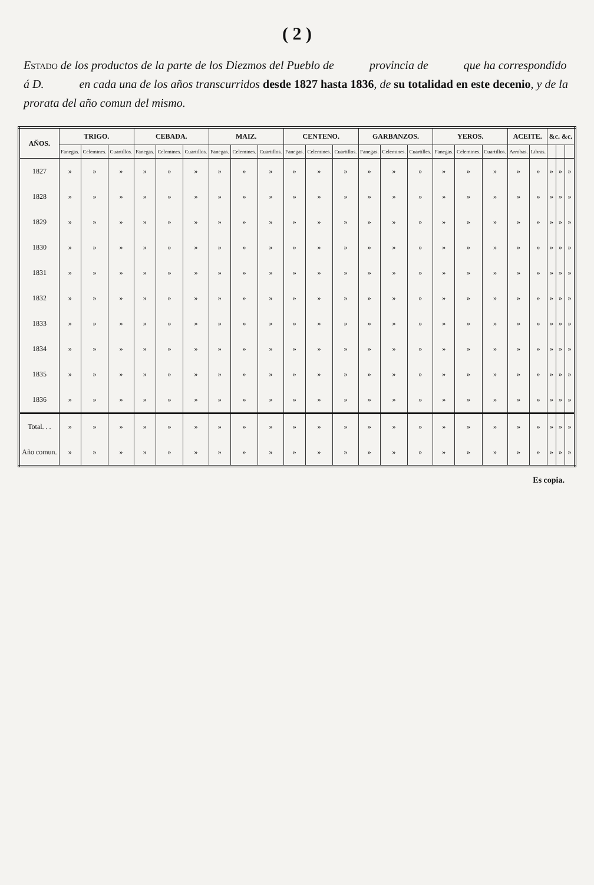( 2 )
ESTADO de los productos de la parte de los Diezmos del Pueblo de provincia de que ha correspondido á D. en cada una de los años transcurridos desde 1827 hasta 1836, de su totalidad en este decenio, y de la prorata del año comun del mismo.
| AÑOS. | TRIGO. | | | CEBADA. | | | MAIZ. | | | CENTENO. | | | GARBANZOS. | | | YEROS. | | | ACEITE. | | &c. &c. | | |
| --- | --- | --- | --- | --- | --- | --- | --- | --- | --- | --- | --- | --- | --- | --- | --- | --- | --- | --- | --- | --- | --- | --- | --- |
| | Fanegas. | Celemines. | Cuartillos. | Fanegas. | Celemines. | Cuartillos. | Fanegas. | Celemines. | Cuartillos. | Fanegas. | Celemines. | Cuartillos. | Fanegas. | Celemines. | Cuartilles. | Fanegas. | Celemines. | Cuartillos. | Arrobas. | Libras. | | | |
| 1827 | » | » | » | » | » | » | » | » | » | » | » | » | » | » | » | » | » | » | » | » | » | » | » |
| 1828 | » | » | » | » | » | » | » | » | » | » | » | » | » | » | » | » | » | » | » | » | » | » | » |
| 1829 | » | » | » | » | » | » | » | » | » | » | » | » | » | » | » | » | » | » | » | » | » | » | » |
| 1830 | » | » | » | » | » | » | » | » | » | » | » | » | » | » | » | » | » | » | » | » | » | » | » |
| 1831 | » | » | » | » | » | » | » | » | » | » | » | » | » | » | » | » | » | » | » | » | » | » | » |
| 1832 | » | » | » | » | » | » | » | » | » | » | » | » | » | » | » | » | » | » | » | » | » | » | » |
| 1833 | » | » | » | » | » | » | » | » | » | » | » | » | » | » | » | » | » | » | » | » | » | » | » |
| 1834 | » | » | » | » | » | » | » | » | » | » | » | » | » | » | » | » | » | » | » | » | » | » | » |
| 1835 | » | » | » | » | » | » | » | » | » | » | » | » | » | » | » | » | » | » | » | » | » | » | » |
| 1836 | » | » | » | » | » | » | » | » | » | » | » | » | » | » | » | » | » | » | » | » | » | » | » |
| Total. . . | » | » | » | » | » | » | » | » | » | » | » | » | » | » | » | » | » | » | » | » | » | » | » |
| Año comun. | » | » | » | » | » | » | » | » | » | » | » | » | » | » | » | » | » | » | » | » | » | » | » |
Es copia.